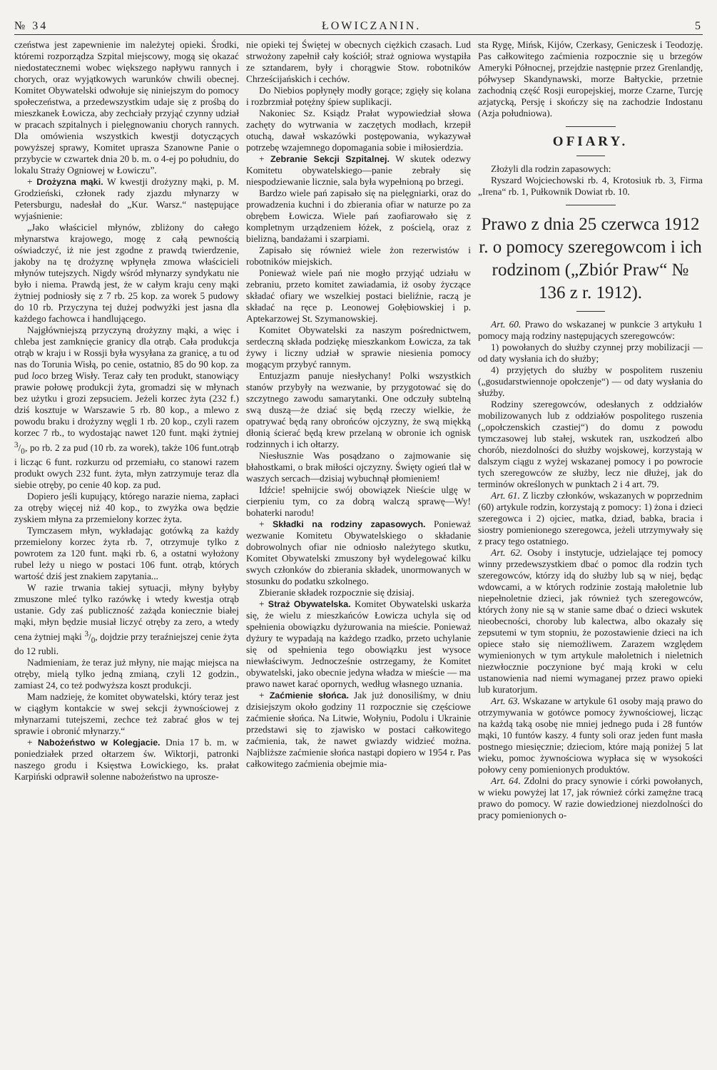№ 34 ŁOWICZANIN. 5
czeństwa jest zapewnienie im należytej opieki. Środki, któremi rozporządza Szpital miejscowy, mogą się okazać niedostatecznemi wobec większego napływu rannych i chorych, oraz wyjątkowych warunków chwili obecnej. Komitet Obywatelski odwołuje się niniejszym do pomocy społeczeństwa, a przedewszystkim udaje się z prośbą do mieszkanek Łowicza, aby zechciały przyjąć czynny udział w pracach szpitalnych i pielęgnowaniu chorych rannych. Dla omówienia wszystkich kwestji dotyczących powyższej sprawy, Komitet uprasza Szanowne Panie o przybycie w czwartek dnia 20 b. m. o 4-ej po południu, do lokalu Straży Ogniowej w Łowiczu”.
+ Drożyzna mąki. W kwestji drożyzny mąki, p. M. Grodzieński, członek rady zjazdu młynarzy w Petersburgu, nadesłał do „Kur. Warsz.“ następujące wyjaśnienie:
„Jako właściciel młynów, zbliżony do całego młynarstwa krajowego, mogę z całą pewnością oświadczyć, iż nie jest zgodne z prawdą twierdzenie, jakoby na tę drożyznę wpłynęła zmowa właścicieli młynów tutejszych. Nigdy wśród młynarzy syndykatu nie było i niema. Prawdą jest, że w całym kraju ceny mąki żytniej podniosły się z 7 rb. 25 kop. za worek 5 pudowy do 10 rb. Przyczyna tej dużej podwyżki jest jasna dla każdego fachowca i handlującego.
Najgłówniejszą przyczyną drożyzny mąki, a więc i chleba jest zamknięcie granicy dla otrąb. Cała produkcja otrąb w kraju i w Rossji była wysyłana za granicę, a tu od nas do Torunia Wisłą, po cenie, ostatnio, 85 do 90 kop. za pud loco brzeg Wisły. Teraz cały ten produkt, stanowiący prawie połowę produkcji żyta, gromadzi się w młynach bez użytku i grozi zepsuciem. Jeżeli korzec żyta (232 f.) dziś kosztuje w Warszawie 5 rb. 80 kop., a mlewo z powodu braku i drożyzny węgli 1 rb. 20 kop., czyli razem korzec 7 rb., to wydostając nawet 120 funt. mąki żytniej 3/0, po rb. 2 za pud (10 rb. za worek), także 106 funt.otrąb i licząc 6 funt. rozkurzu od przemiału, co stanowi razem produkt owych 232 funt. żyta, młyn zatrzymuje teraz dla siebie otręby, po cenie 40 kop. za pud.
Dopiero jeśli kupujący, którego narazie niema, zapłaci za otręby więcej niż 40 kop., to zwyżka owa będzie zyskiem młyna za przemielony korzec żyta.
Tymczasem młyn, wykładając gotówką za każdy przemielony korzec żyta rb. 7, otrzymuje tylko z powrotem za 120 funt. mąki rb. 6, a ostatni wyłożony rubel leży u niego w postaci 106 funt. otrąb, których wartość dziś jest znakiem zapytania...
W razie trwania takiej sytuacji, młyny byłyby zmuszone mleć tylko razówkę i wtedy kwestja otrąb ustanie. Gdy zaś publiczność zażąda koniecznie białej mąki, młyn będzie musiał liczyć otręby za zero, a wtedy cena żytniej mąki 3/0, dojdzie przy teraźniejszej cenie żyta do 12 rubli.
Nadmieniam, że teraz już młyny, nie mając miejsca na otręby, mielą tylko jedną zmianą, czyli 12 godzin., zamiast 24, co też podwyższa koszt produkcji.
Mam nadzieję, że komitet obywatelski, który teraz jest w ciągłym kontakcie w swej sekcji żywnościowej z młynarzami tutejszemi, zechce też zabrać głos w tej sprawie i obronić młynarzy.“
+ Nabożeństwo w Kolegjacie. Dnia 17 b. m. w poniedziałek przed ołtarzem św. Wiktorji, patronki naszego grodu i Księstwa Łowickiego, ks. prałat Karpiński odprawił solenne nabożeństwo na uprosze-
nie opieki tej Świętej w obecnych ciężkich czasach. Lud strwożony zapełnił cały kościół; straż ogniowa wystąpiła ze sztandarem, były i chorągwie Stow. robotników Chrześcijańskich i cechów.
Do Niebios popłynęły modły gorące; zgięły się kolana i rozbrzmiał potężny śpiew suplikacji.
Nakoniec Sz. Ksiądz Prałat wypowiedział słowa zachęty do wytrwania w zaczętych modłach, krzepił otuchą, dawał wskazówki postępowania, wykazywał potrzebę wzajemnego dopomagania sobie i miłosierdzia.
+ Zebranie Sekcji Szpitalnej. W skutek odezwy Komitetu obywatelskiego—panie zebrały się niespodziewanie licznie, sala była wypełnioną po brzegi.
Bardzo wiele pań zapisało się na pielęgniarki, oraz do prowadzenia kuchni i do zbierania ofiar w naturze po za obrębem Łowicza. Wiele pań zaofiarowało się z kompletnym urządzeniem łóżek, z pościelą, oraz z bielizną, bandażami i szarpiami.
Zapisało się również wiele żon rezerwistów i robotników miejskich.
Ponieważ wiele pań nie mogło przyjąć udziału w zebraniu, przeto komitet zawiadamia, iż osoby życzące składać ofiary we wszelkiej postaci bieliźnie, raczą je składać na ręce p. Leonowej Gołębiowskiej i p. Aptekarzowej St. Szymanowskiej.
Komitet Obywatelski za naszym pośrednictwem, serdeczną składa podziękę mieszkankom Łowicza, za tak żywy i liczny udział w sprawie niesienia pomocy mogącym przybyć rannym.
Entuzjazm panuje niesłychany! Polki wszystkich stanów przybyły na wezwanie, by przygotować się do szczytnego zawodu samarytanki. One odczuły subtelną swą duszą—że dziać się będą rzeczy wielkie, że opatrywać będą rany obrońców ojczyzny, że swą miękką dłonią ścierać będą krew przelaną w obronie ich ognisk rodzinnych i ich ołtarzy.
Niesłusznie Was posądzano o zajmowanie się błahostkami, o brak miłości ojczyzny. Święty ogień tlał w waszych sercach—dzisiaj wybuchnął płomieniem!
Idźcie! spełnijcie swój obowiązek Nieście ulgę w cierpieniu tym, co za dobrą walczą sprawę—Wy! bohaterki narodu!
+ Składki na rodziny zapasowych. Ponieważ wezwanie Komitetu Obywatelskiego o składanie dobrowolnych ofiar nie odniosło należytego skutku, Komitet Obywatelski zmuszony był wydelegować kilku swych członków do zbierania składek, unormowanych w stosunku do podatku szkolnego.
Zbieranie składek rozpocznie się dzisiaj.
+ Straż Obywatelska. Komitet Obywatelski uskarża się, że wielu z mieszkańców Łowicza uchyla się od spełnienia obowiązku dyżurowania na mieście. Ponieważ dyżury te wypadają na każdego rzadko, przeto uchylanie się od spełnienia tego obowiązku jest wysoce niewłaściwym. Jednocześnie ostrzegamy, że Komitet obywatelski, jako obecnie jedyna władza w mieście — ma prawo nawet karać opornych, według własnego uznania.
+ Zaćmienie słońca. Jak już donosiliśmy, w dniu dzisiejszym około godziny 11 rozpocznie się częściowe zaćmienie słońca. Na Litwie, Wołyniu, Podolu i Ukrainie przedstawi się to zjawisko w postaci całkowitego zaćmienia, tak, że nawet gwiazdy widzieć można. Najbliższe zaćmienie słońca nastąpi dopiero w 1954 r. Pas całkowitego zaćmienia obejmie mia-
sta Rygę, Mińsk, Kijów, Czerkasy, Geniczesk i Teodozję. Pas całkowitego zaćmienia rozpocznie się u brzegów Ameryki Północnej, przejdzie następnie przez Grenlandję, półwysep Skandynawski, morze Bałtyckie, przetnie zachodnią część Rosji europejskiej, morze Czarne, Turcję azjatycką, Persję i skończy się na zachodzie Indostanu (Azja południowa).
OFIARY.
Złożyli dla rodzin zapasowych:
Ryszard Wojciechowski rb. 4, Krotosiuk rb. 3, Firma „Irena“ rb. 1, Pułkownik Dowiat rb. 10.
Prawo z dnia 25 czerwca 1912 r. o pomocy szeregowcom i ich rodzinom („Zbiór Praw“ № 136 z r. 1912).
Art. 60. Prawo do wskazanej w punkcie 3 artykułu 1 pomocy mają rodziny następujących szeregowców:
1) powołanych do służby czynnej przy mobilizacji — od daty wysłania ich do służby;
4) przyjętych do służby w pospolitem ruszeniu („gosudarstwiennoje opołczenje“) — od daty wysłania do służby.
Rodziny szeregowców, odesłanych z oddziałów mobilizowanych lub z oddziałów pospolitego ruszenia („opołczenskich czastiej“) do domu z powodu tymczasowej lub stałej, wskutek ran, uszkodzeń albo chorób, niezdolności do służby wojskowej, korzystają w dalszym ciągu z wyżej wskazanej pomocy i po powrocie tych szeregowców ze służby, lecz nie dłużej, jak do terminów określonych w punktach 2 i 4 art. 79.
Art. 61. Z liczby członków, wskazanych w poprzednim (60) artykule rodzin, korzystają z pomocy: 1) żona i dzieci szeregowca i 2) ojciec, matka, dziad, babka, bracia i siostry pomienionego szeregowca, jeżeli utrzymywały się z pracy tego ostatniego.
Art. 62. Osoby i instytucje, udzielające tej pomocy winny przedewszystkiem dbać o pomoc dla rodzin tych szeregowców, którzy idą do służby lub są w niej, będąc wdowcami, a w których rodzinie zostają małoletnie lub niepełnoletnie dzieci, jak również tych szeregowców, których żony nie są w stanie same dbać o dzieci wskutek nieobecności, choroby lub kalectwa, albo okazały się zepsutemi w tym stopniu, że pozostawienie dzieci na ich opiece stało się niemożliwem. Zarazem względem wymienionych w tym artykule małoletnich i nieletnich niezwłocznie poczynione być mają kroki w celu ustanowienia nad niemi wymaganej przez prawo opieki lub kuratorjum.
Art. 63. Wskazane w artykule 61 osoby mają prawo do otrzymywania w gotówce pomocy żywnościowej, licząc na każdą taką osobę nie mniej jednego puda i 28 funtów mąki, 10 funtów kaszy. 4 funty soli oraz jeden funt masła postnego miesięcznie; dzieciom, które mają poniżej 5 lat wieku, pomoc żywnościowa wypłaca się w wysokości połowy ceny pomienionych produktów.
Art. 64. Zdolni do pracy synowie i córki powołanych, w wieku powyżej lat 17, jak również córki zamężne tracą prawo do pomocy. W razie dowiedzionej niezdolności do pracy pomienionych o-